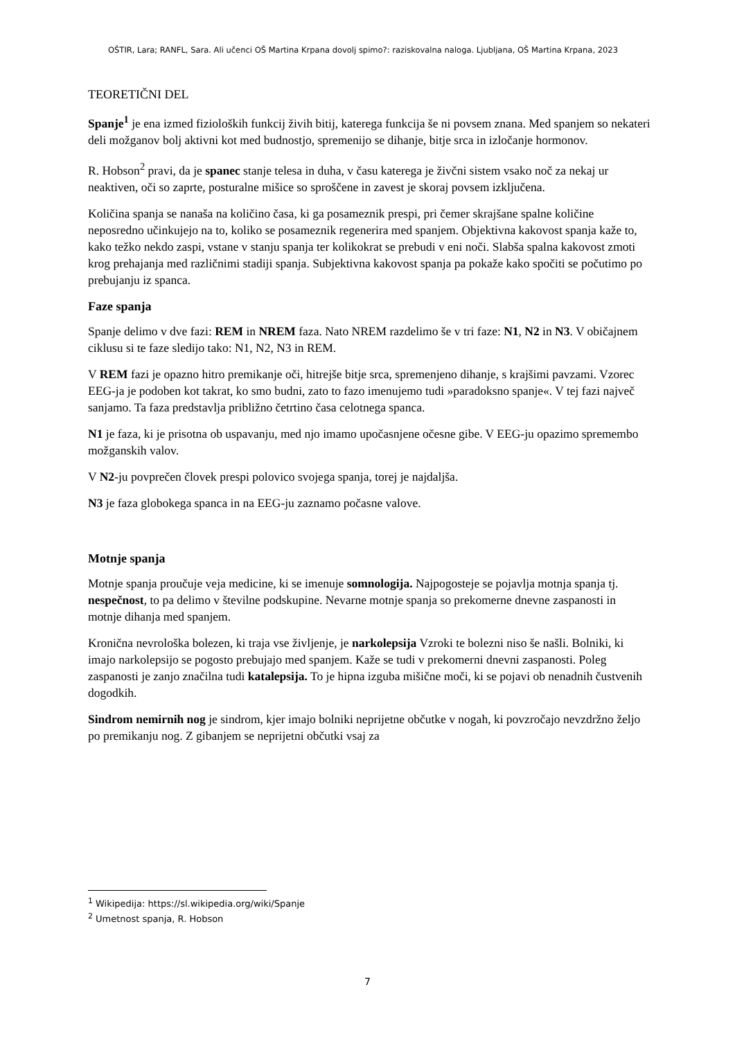OŠTIR, Lara; RANFL, Sara. Ali učenci OŠ Martina Krpana dovolj spimo?: raziskovalna naloga. Ljubljana, OŠ Martina Krpana, 2023
TEORETIČNI DEL
Spanje<sup>1</sup> je ena izmed fizioloških funkcij živih bitij, katerega funkcija še ni povsem znana. Med spanjem so nekateri deli možganov bolj aktivni kot med budnostjo, spremenijo se dihanje, bitje srca in izločanje hormonov.
R. Hobson<sup>2</sup> pravi, da je spanec stanje telesa in duha, v času katerega je živčni sistem vsako noč za nekaj ur neaktiven, oči so zaprte, posturalne mišice so sproščene in zavest je skoraj povsem izključena.
Količina spanja se nanaša na količino časa, ki ga posameznik prespi, pri čemer skrajšane spalne količine neposredno učinkujejo na to, koliko se posameznik regenerira med spanjem. Objektivna kakovost spanja kaže to, kako težko nekdo zaspi, vstane v stanju spanja ter kolikokrat se prebudi v eni noči. Slabša spalna kakovost zmoti krog prehajanja med različnimi stadiji spanja. Subjektivna kakovost spanja pa pokaže kako spočiti se počutimo po prebujanju iz spanca.
Faze spanja
Spanje delimo v dve fazi: REM in NREM faza. Nato NREM razdelimo še v tri faze: N1, N2 in N3. V običajnem ciklusu si te faze sledijo tako: N1, N2, N3 in REM.
V REM fazi je opazno hitro premikanje oči, hitrejše bitje srca, spremenjeno dihanje, s krajšimi pavzami. Vzorec EEG-ja je podoben kot takrat, ko smo budni, zato to fazo imenujemo tudi »paradoksno spanje«. V tej fazi največ sanjamo. Ta faza predstavlja približno četrtino časa celotnega spanca.
N1 je faza, ki je prisotna ob uspavanju, med njo imamo upočasnjene očesne gibe. V EEG-ju opazimo spremembo možganskih valov.
V N2-ju povprečen človek prespi polovico svojega spanja, torej je najdaljša.
N3 je faza globokega spanca in na EEG-ju zaznamo počasne valove.
Motnje spanja
Motnje spanja proučuje veja medicine, ki se imenuje somnologija. Najpogosteje se pojavlja motnja spanja tj. nespečnost, to pa delimo v številne podskupine. Nevarne motnje spanja so prekomerne dnevne zaspanosti in motnje dihanja med spanjem.
Kronična nevrološka bolezen, ki traja vse življenje, je narkolepsija Vzroki te bolezni niso še našli. Bolniki, ki imajo narkolepsijo se pogosto prebujajo med spanjem. Kaže se tudi v prekomerni dnevni zaspanosti. Poleg zaspanosti je zanjo značilna tudi katalepsija. To je hipna izguba mišične moči, ki se pojavi ob nenadnih čustvenih dogodkih.
Sindrom nemirnih nog je sindrom, kjer imajo bolniki neprijetne občutke v nogah, ki povzročajo nevzdržno željo po premikanju nog. Z gibanjem se neprijetni občutki vsaj za
<sup>1</sup> Wikipedija: https://sl.wikipedia.org/wiki/Spanje
<sup>2</sup> Umetnost spanja, R. Hobson
7